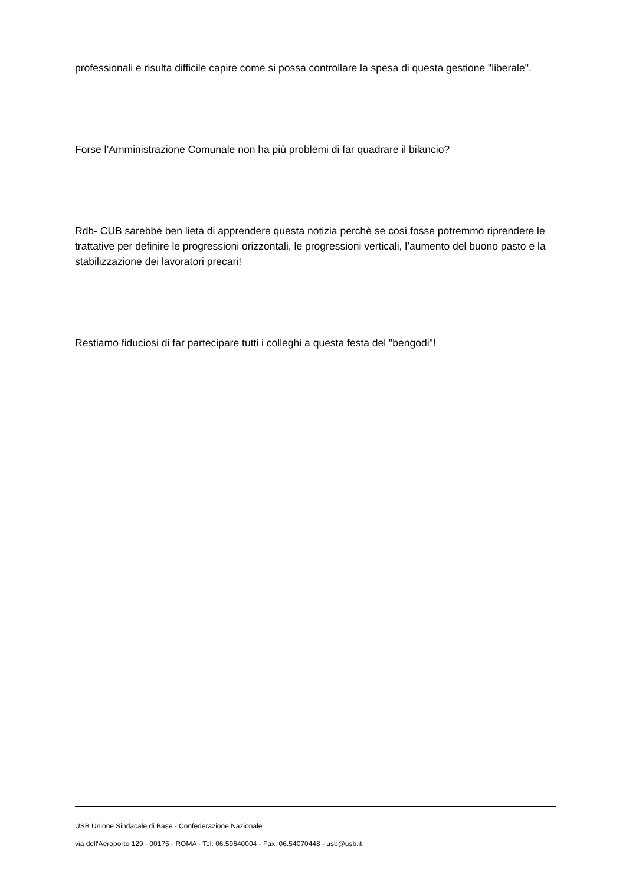professionali e risulta difficile capire come si possa controllare la spesa di questa gestione "liberale".
Forse l’Amministrazione Comunale non ha più problemi di far quadrare il bilancio?
Rdb- CUB sarebbe ben lieta di apprendere questa notizia perchè se così fosse potremmo riprendere le trattative per definire le progressioni orizzontali, le progressioni verticali, l’aumento del buono pasto e la stabilizzazione dei lavoratori precari!
Restiamo fiduciosi di far partecipare tutti i colleghi a questa festa del "bengodi"!
USB Unione Sindacale di Base - Confederazione Nazionale
via dell'Aeroporto 129 - 00175 - ROMA - Tel: 06.59640004 - Fax: 06.54070448 - usb@usb.it